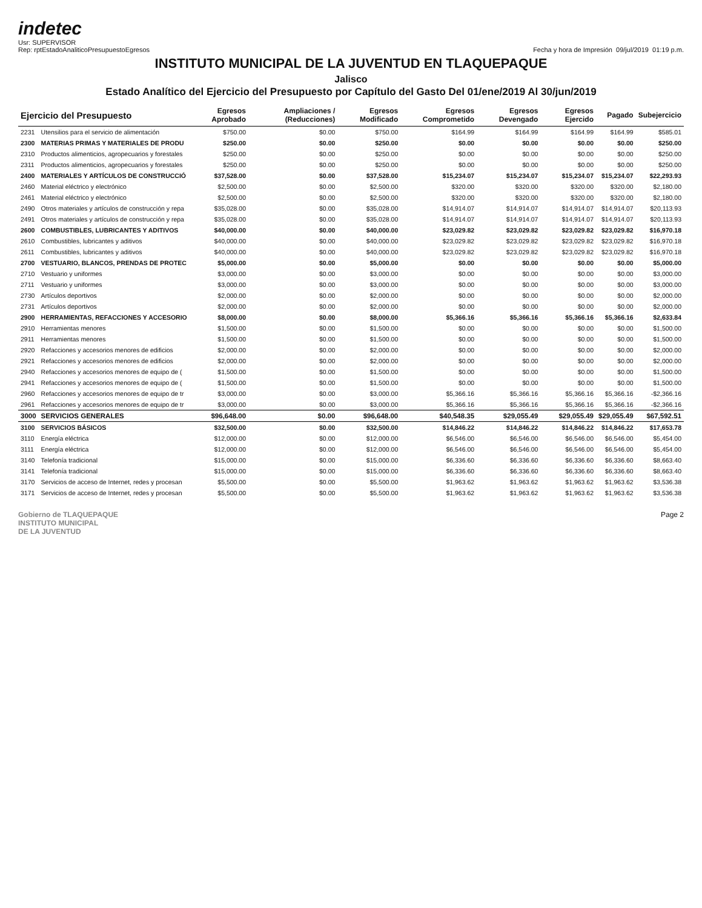indetec
Usr: SUPERVISOR
Rep: rptEstadoAnaliticoPresupuestoEgresos
Fecha y hora de Impresión 09/jul/2019 01:19 p.m.
INSTITUTO MUNICIPAL DE LA JUVENTUD EN TLAQUEPAQUE
Jalisco
Estado Analítico del Ejercicio del Presupuesto por Capítulo del Gasto Del 01/ene/2019 Al 30/jun/2019
| Ejercicio del Presupuesto | | Egresos Aprobado | Ampliaciones / (Reducciones) | Egresos Modificado | Egresos Comprometido | Egresos Devengado | Egresos Ejercido | Pagado | Subejercicio |
| --- | --- | --- | --- | --- | --- | --- | --- | --- | --- |
| 2231 | Utensilios para el servicio de alimentación | $750.00 | $0.00 | $750.00 | $164.99 | $164.99 | $164.99 | $164.99 | $585.01 |
| 2300 | MATERIAS PRIMAS Y MATERIALES DE PRODU | $250.00 | $0.00 | $250.00 | $0.00 | $0.00 | $0.00 | $0.00 | $250.00 |
| 2310 | Productos alimenticios, agropecuarios y forestales | $250.00 | $0.00 | $250.00 | $0.00 | $0.00 | $0.00 | $0.00 | $250.00 |
| 2311 | Productos alimenticios, agropecuarios y forestales | $250.00 | $0.00 | $250.00 | $0.00 | $0.00 | $0.00 | $0.00 | $250.00 |
| 2400 | MATERIALES Y ARTÍCULOS DE CONSTRUCCIÓ | $37,528.00 | $0.00 | $37,528.00 | $15,234.07 | $15,234.07 | $15,234.07 | $15,234.07 | $22,293.93 |
| 2460 | Material eléctrico y electrónico | $2,500.00 | $0.00 | $2,500.00 | $320.00 | $320.00 | $320.00 | $320.00 | $2,180.00 |
| 2461 | Material eléctrico y electrónico | $2,500.00 | $0.00 | $2,500.00 | $320.00 | $320.00 | $320.00 | $320.00 | $2,180.00 |
| 2490 | Otros materiales y artículos de construcción y repa | $35,028.00 | $0.00 | $35,028.00 | $14,914.07 | $14,914.07 | $14,914.07 | $14,914.07 | $20,113.93 |
| 2491 | Otros materiales y artículos de construcción y repa | $35,028.00 | $0.00 | $35,028.00 | $14,914.07 | $14,914.07 | $14,914.07 | $14,914.07 | $20,113.93 |
| 2600 | COMBUSTIBLES, LUBRICANTES Y ADITIVOS | $40,000.00 | $0.00 | $40,000.00 | $23,029.82 | $23,029.82 | $23,029.82 | $23,029.82 | $16,970.18 |
| 2610 | Combustibles, lubricantes y aditivos | $40,000.00 | $0.00 | $40,000.00 | $23,029.82 | $23,029.82 | $23,029.82 | $23,029.82 | $16,970.18 |
| 2611 | Combustibles, lubricantes y aditivos | $40,000.00 | $0.00 | $40,000.00 | $23,029.82 | $23,029.82 | $23,029.82 | $23,029.82 | $16,970.18 |
| 2700 | VESTUARIO, BLANCOS, PRENDAS DE PROTEC | $5,000.00 | $0.00 | $5,000.00 | $0.00 | $0.00 | $0.00 | $0.00 | $5,000.00 |
| 2710 | Vestuario y uniformes | $3,000.00 | $0.00 | $3,000.00 | $0.00 | $0.00 | $0.00 | $0.00 | $3,000.00 |
| 2711 | Vestuario y uniformes | $3,000.00 | $0.00 | $3,000.00 | $0.00 | $0.00 | $0.00 | $0.00 | $3,000.00 |
| 2730 | Artículos deportivos | $2,000.00 | $0.00 | $2,000.00 | $0.00 | $0.00 | $0.00 | $0.00 | $2,000.00 |
| 2731 | Artículos deportivos | $2,000.00 | $0.00 | $2,000.00 | $0.00 | $0.00 | $0.00 | $0.00 | $2,000.00 |
| 2900 | HERRAMIENTAS, REFACCIONES Y ACCESORIO | $8,000.00 | $0.00 | $8,000.00 | $5,366.16 | $5,366.16 | $5,366.16 | $5,366.16 | $2,633.84 |
| 2910 | Herramientas menores | $1,500.00 | $0.00 | $1,500.00 | $0.00 | $0.00 | $0.00 | $0.00 | $1,500.00 |
| 2911 | Herramientas menores | $1,500.00 | $0.00 | $1,500.00 | $0.00 | $0.00 | $0.00 | $0.00 | $1,500.00 |
| 2920 | Refacciones y accesorios menores de edificios | $2,000.00 | $0.00 | $2,000.00 | $0.00 | $0.00 | $0.00 | $0.00 | $2,000.00 |
| 2921 | Refacciones y accesorios menores de edificios | $2,000.00 | $0.00 | $2,000.00 | $0.00 | $0.00 | $0.00 | $0.00 | $2,000.00 |
| 2940 | Refacciones y accesorios menores de equipo de ( | $1,500.00 | $0.00 | $1,500.00 | $0.00 | $0.00 | $0.00 | $0.00 | $1,500.00 |
| 2941 | Refacciones y accesorios menores de equipo de ( | $1,500.00 | $0.00 | $1,500.00 | $0.00 | $0.00 | $0.00 | $0.00 | $1,500.00 |
| 2960 | Refacciones y accesorios menores de equipo de tr | $3,000.00 | $0.00 | $3,000.00 | $5,366.16 | $5,366.16 | $5,366.16 | $5,366.16 | -$2,366.16 |
| 2961 | Refacciones y accesorios menores de equipo de tr | $3,000.00 | $0.00 | $3,000.00 | $5,366.16 | $5,366.16 | $5,366.16 | $5,366.16 | -$2,366.16 |
| 3000 | SERVICIOS GENERALES | $96,648.00 | $0.00 | $96,648.00 | $40,548.35 | $29,055.49 | $29,055.49 | $29,055.49 | $67,592.51 |
| 3100 | SERVICIOS BÁSICOS | $32,500.00 | $0.00 | $32,500.00 | $14,846.22 | $14,846.22 | $14,846.22 | $14,846.22 | $17,653.78 |
| 3110 | Energía eléctrica | $12,000.00 | $0.00 | $12,000.00 | $6,546.00 | $6,546.00 | $6,546.00 | $6,546.00 | $5,454.00 |
| 3111 | Energía eléctrica | $12,000.00 | $0.00 | $12,000.00 | $6,546.00 | $6,546.00 | $6,546.00 | $6,546.00 | $5,454.00 |
| 3140 | Telefonía tradicional | $15,000.00 | $0.00 | $15,000.00 | $6,336.60 | $6,336.60 | $6,336.60 | $6,336.60 | $8,663.40 |
| 3141 | Telefonía tradicional | $15,000.00 | $0.00 | $15,000.00 | $6,336.60 | $6,336.60 | $6,336.60 | $6,336.60 | $8,663.40 |
| 3170 | Servicios de acceso de Internet, redes y procesan | $5,500.00 | $0.00 | $5,500.00 | $1,963.62 | $1,963.62 | $1,963.62 | $1,963.62 | $3,536.38 |
| 3171 | Servicios de acceso de Internet, redes y procesan | $5,500.00 | $0.00 | $5,500.00 | $1,963.62 | $1,963.62 | $1,963.62 | $1,963.62 | $3,536.38 |
Gobierno de TLAQUEPAQUE
INSTITUTO MUNICIPAL
DE LA JUVENTUD
Page 2